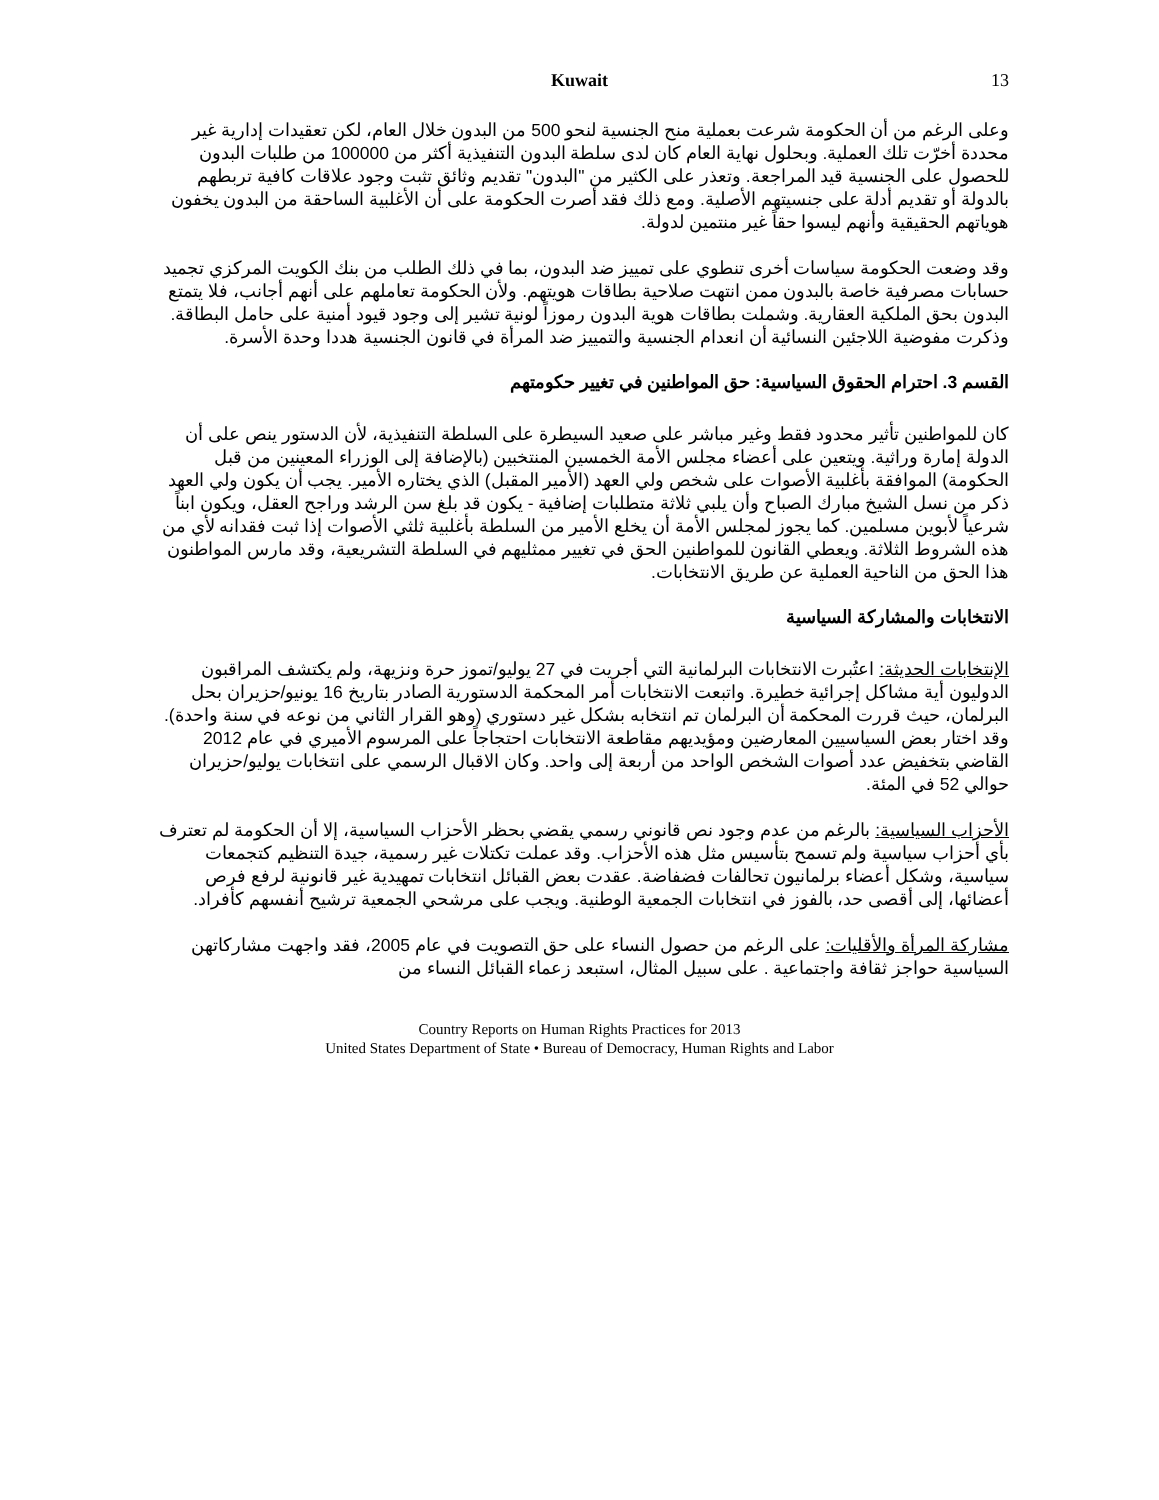Kuwait 13
وعلى الرغم من أن الحكومة شرعت بعملية منح الجنسية لنحو 500 من البدون خلال العام، لكن تعقيدات إدارية غير محددة أخرّت تلك العملية. وبحلول نهاية العام كان لدى سلطة البدون التنفيذية أكثر من 100000 من طلبات البدون للحصول على الجنسية قيد المراجعة. وتعذر على الكثير من "البدون" تقديم وثائق تثبت وجود علاقات كافية تربطهم بالدولة أو تقديم أدلة على جنسيتهم الأصلية. ومع ذلك فقد أصرت الحكومة على أن الأغلبية الساحقة من البدون يخفون هوياتهم الحقيقية وأنهم ليسوا حقاً غير منتمين لدولة.
وقد وضعت الحكومة سياسات أخرى تنطوي على تمييز ضد البدون، بما في ذلك الطلب من بنك الكويت المركزي تجميد حسابات مصرفية خاصة بالبدون ممن انتهت صلاحية بطاقات هويتهم. ولأن الحكومة تعاملهم على أنهم أجانب، فلا يتمتع البدون بحق الملكية العقارية. وشملت بطاقات هوية البدون رموزاً لونية تشير إلى وجود قيود أمنية على حامل البطاقة. وذكرت مفوضية اللاجئين النسائية أن انعدام الجنسية والتمييز ضد المرأة في قانون الجنسية هددا وحدة الأسرة.
القسم 3. احترام الحقوق السياسية: حق المواطنين في تغيير حكومتهم
كان للمواطنين تأثير محدود فقط وغير مباشر على صعيد السيطرة على السلطة التنفيذية، لأن الدستور ينص على أن الدولة إمارة وراثية. ويتعين على أعضاء مجلس الأمة الخمسين المنتخبين (بالإضافة إلى الوزراء المعينين من قبل الحكومة) الموافقة بأغلبية الأصوات على شخص ولي العهد (الأمير المقبل) الذي يختاره الأمير. يجب أن يكون ولي العهد ذكر من نسل الشيخ مبارك الصباح وأن يلبي ثلاثة متطلبات إضافية - يكون قد بلغ سن الرشد وراجح العقل، ويكون ابناً شرعياً لأبوين مسلمين. كما يجوز لمجلس الأمة أن يخلع الأمير من السلطة بأغلبية ثلثي الأصوات إذا ثبت فقدانه لأي من هذه الشروط الثلاثة. ويعطي القانون للمواطنين الحق في تغيير ممثليهم في السلطة التشريعية، وقد مارس المواطنون هذا الحق من الناحية العملية عن طريق الانتخابات.
الانتخابات والمشاركة السياسية
الإنتخابات الحديثة: اعتُبرت الانتخابات البرلمانية التي أجريت في 27 يوليو/تموز حرة ونزيهة، ولم يكتشف المراقبون الدوليون أية مشاكل إجرائية خطيرة. واتبعت الانتخابات أمر المحكمة الدستورية الصادر بتاريخ 16 يونيو/حزيران بحل البرلمان، حيث قررت المحكمة أن البرلمان تم انتخابه بشكل غير دستوري (وهو القرار الثاني من نوعه في سنة واحدة). وقد اختار بعض السياسيين المعارضين ومؤيديهم مقاطعة الانتخابات احتجاجاً على المرسوم الأميري في عام 2012 القاضي بتخفيض عدد أصوات الشخص الواحد من أربعة إلى واحد. وكان الاقبال الرسمي على انتخابات يوليو/حزيران حوالي 52 في المئة.
الأحزاب السياسية: بالرغم من عدم وجود نص قانوني رسمي يقضي بحظر الأحزاب السياسية، إلا أن الحكومة لم تعترف بأي أحزاب سياسية ولم تسمح بتأسيس مثل هذه الأحزاب. وقد عملت تكتلات غير رسمية، جيدة التنظيم كتجمعات سياسية، وشكل أعضاء برلمانيون تحالفات فضفاضة. عقدت بعض القبائل انتخابات تمهيدية غير قانونية لرفع فرص أعضائها، إلى أقصى حد، بالفوز في انتخابات الجمعية الوطنية. ويجب على مرشحي الجمعية ترشيح أنفسهم كأفراد.
مشاركة المرأة والأقليات: على الرغم من حصول النساء على حق التصويت في عام 2005، فقد واجهت مشاركاتهن السياسية حواجز ثقافة واجتماعية . على سبيل المثال، استبعد زعماء القبائل النساء من
Country Reports on Human Rights Practices for 2013
United States Department of State • Bureau of Democracy, Human Rights and Labor